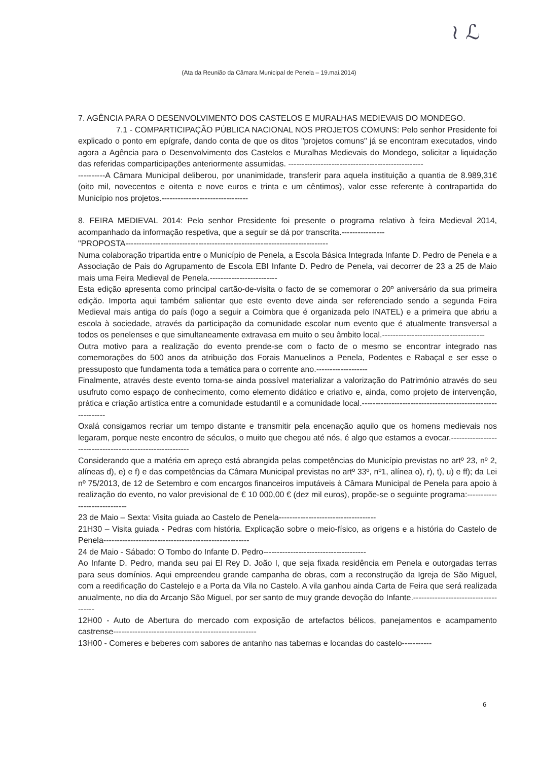≀ ℒ
(Ata da Reunião da Câmara Municipal de Penela – 19.mai.2014)
7. AGÊNCIA PARA O DESENVOLVIMENTO DOS CASTELOS E MURALHAS MEDIEVAIS DO MONDEGO.
7.1 - COMPARTICIPAÇÃO PÚBLICA NACIONAL NOS PROJETOS COMUNS: Pelo senhor Presidente foi explicado o ponto em epígrafe, dando conta de que os ditos "projetos comuns" já se encontram executados, vindo agora a Agência para o Desenvolvimento dos Castelos e Muralhas Medievais do Mondego, solicitar a liquidação das referidas comparticipações anteriormente assumidas. --------------------------------------------------
----------A Câmara Municipal deliberou, por unanimidade, transferir para aquela instituição a quantia de 8.989,31€ (oito mil, novecentos e oitenta e nove euros e trinta e um cêntimos), valor esse referente à contrapartida do Município nos projetos.--------------------------------
8. FEIRA MEDIEVAL 2014: Pelo senhor Presidente foi presente o programa relativo à feira Medieval 2014, acompanhado da informação respetiva, que a seguir se dá por transcrita.----------------
"PROPOSTA---------------------------------------------------------------------------
Numa colaboração tripartida entre o Município de Penela, a Escola Básica Integrada Infante D. Pedro de Penela e a Associação de Pais do Agrupamento de Escola EBI Infante D. Pedro de Penela, vai decorrer de 23 a 25 de Maio mais uma Feira Medieval de Penela.-------------------------
Esta edição apresenta como principal cartão-de-visita o facto de se comemorar o 20º aniversário da sua primeira edição. Importa aqui também salientar que este evento deve ainda ser referenciado sendo a segunda Feira Medieval mais antiga do país (logo a seguir a Coimbra que é organizada pelo INATEL) e a primeira que abriu a escola à sociedade, através da participação da comunidade escolar num evento que é atualmente transversal a todos os penelenses e que simultaneamente extravasa em muito o seu âmbito local.--------------------------------------
Outra motivo para a realização do evento prende-se com o facto de o mesmo se encontrar integrado nas comemorações do 500 anos da atribuição dos Forais Manuelinos a Penela, Podentes e Rabaçal e ser esse o pressuposto que fundamenta toda a temática para o corrente ano.-------------------
Finalmente, através deste evento torna-se ainda possível materializar a valorização do Património através do seu usufruto como espaço de conhecimento, como elemento didático e criativo e, ainda, como projeto de intervenção, prática e criação artística entre a comunidade estudantil e a comunidade local.------------------------------------------------------------
Oxalá consigamos recriar um tempo distante e transmitir pela encenação aquilo que os homens medievais nos legaram, porque neste encontro de séculos, o muito que chegou até nós, é algo que estamos a evocar.----------------------------------------------------------
Considerando que a matéria em apreço está abrangida pelas competências do Município previstas no artº 23, nº 2, alíneas d), e) e f) e das competências da Câmara Municipal previstas no artº 33º, nº1, alínea o), r), t), u) e ff); da Lei nº 75/2013, de 12 de Setembro e com encargos financeiros imputáveis à Câmara Municipal de Penela para apoio à realização do evento, no valor previsional de € 10 000,00 € (dez mil euros), propõe-se o seguinte programa:-----------------------------
23 de Maio – Sexta: Visita guiada ao Castelo de Penela------------------------------------
21H30 – Visita guiada - Pedras com história. Explicação sobre o meio-físico, as origens e a história do Castelo de Penela------------------------------------------------------
24 de Maio - Sábado: O Tombo do Infante D. Pedro--------------------------------------
Ao Infante D. Pedro, manda seu pai El Rey D. João I, que seja fixada residência em Penela e outorgadas terras para seus domínios. Aqui empreendeu grande campanha de obras, com a reconstrução da Igreja de São Miguel, com a reedificação do Castelejo e a Porta da Vila no Castelo. A vila ganhou ainda Carta de Feira que será realizada anualmente, no dia do Arcanjo São Miguel, por ser santo de muy grande devoção do Infante.-------------------------------------
12H00 - Auto de Abertura do mercado com exposição de artefactos bélicos, panejamentos e acampamento castrense-----------------------------------------------------
13H00 - Comeres e beberes com sabores de antanho nas tabernas e locandas do castelo-----------
6